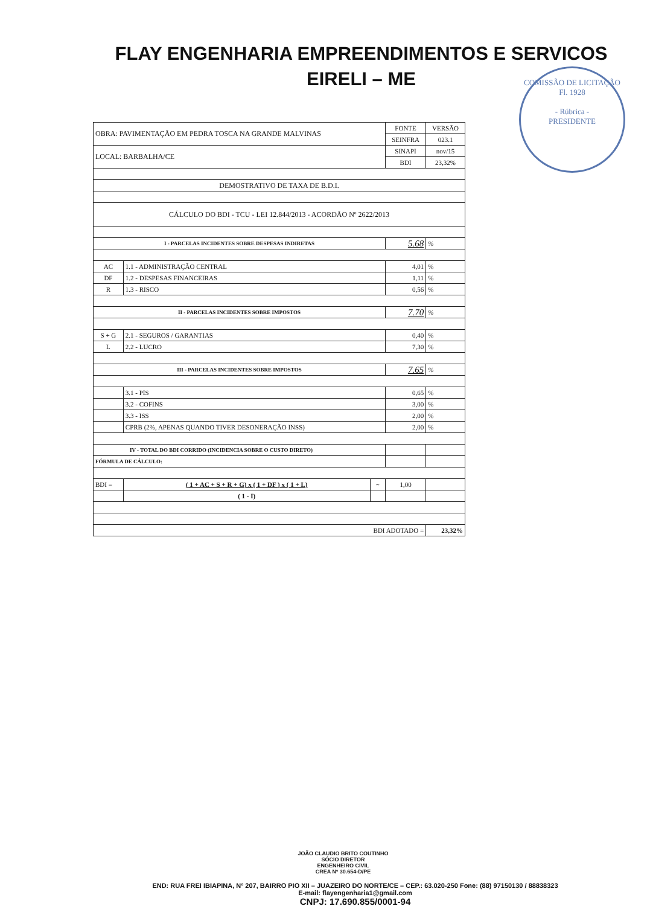FLAY ENGENHARIA EMPREENDIMENTOS E SERVICOS
EIRELI – ME
COMISSÃO DE LICITAÇÃO
Fl. 1928
- Rúbrica -
PRESIDENTE
| OBRA: PAVIMENTAÇÃO EM PEDRA TOSCA NA GRANDE MALVINAS | | | FONTE | VERSÃO |
| | | | SEINFRA | 023.1 |
| LOCAL: BARBALHA/CE | | | SINAPI | nov/15 |
| | | | BDI | 23,32% |
| DEMOSTRATIVO DE TAXA DE B.D.I. | | | | |
| CÁLCULO DO BDI - TCU - LEI 12.844/2013 - ACORDÃO Nº 2622/2013 | | | | |
| I - PARCELAS INCIDENTES SOBRE DESPESAS INDIRETAS | | | 5.68 | % |
| AC | 1.1 - ADMINISTRAÇÃO CENTRAL | | 4,01 | % |
| DF | 1.2 - DESPESAS FINANCEIRAS | | 1,11 | % |
| R | 1.3 - RISCO | | 0,56 | % |
| II - PARCELAS INCIDENTES SOBRE IMPOSTOS | | | 7.70 | % |
| S + G | 2.1 - SEGUROS / GARANTIAS | | 0,40 | % |
| L | 2.2 - LUCRO | | 7,30 | % |
| III - PARCELAS INCIDENTES SOBRE IMPOSTOS | | | 7.65 | % |
| | 3.1 - PIS | | 0,65 | % |
| | 3.2 - COFINS | | 3,00 | % |
| | 3.3 - ISS | | 2,00 | % |
| | CPRB (2%, APENAS QUANDO TIVER DESONERAÇÃO INSS) | | 2,00 | % |
| IV - TOTAL DO BDI CORRIDO (INCIDENCIA SOBRE O CUSTO DIRETO) | | | | |
| FÓRMULA DE CÁLCULO: | | | | |
| BDI = | ( 1 + AC + S + R + G) x ( 1 + DF ) x ( 1 + L) | ~ | 1,00 | |
| | ( 1 - I) | | | |
| BDI ADOTADO = | | | | 23,32% |
JOÃO CLAUDIO BRITO COUTINHO
SÓCIO DIRETOR
ENGENHEIRO CIVIL
CREA Nº 30.654-D/PE
END: RUA FREI IBIAPINA, Nº 207, BAIRRO PIO XII – JUAZEIRO DO NORTE/CE – CEP.: 63.020-250 Fone: (88) 97150130 / 88838323
E-mail: flayengenharia1@gmail.com
CNPJ: 17.690.855/0001-94